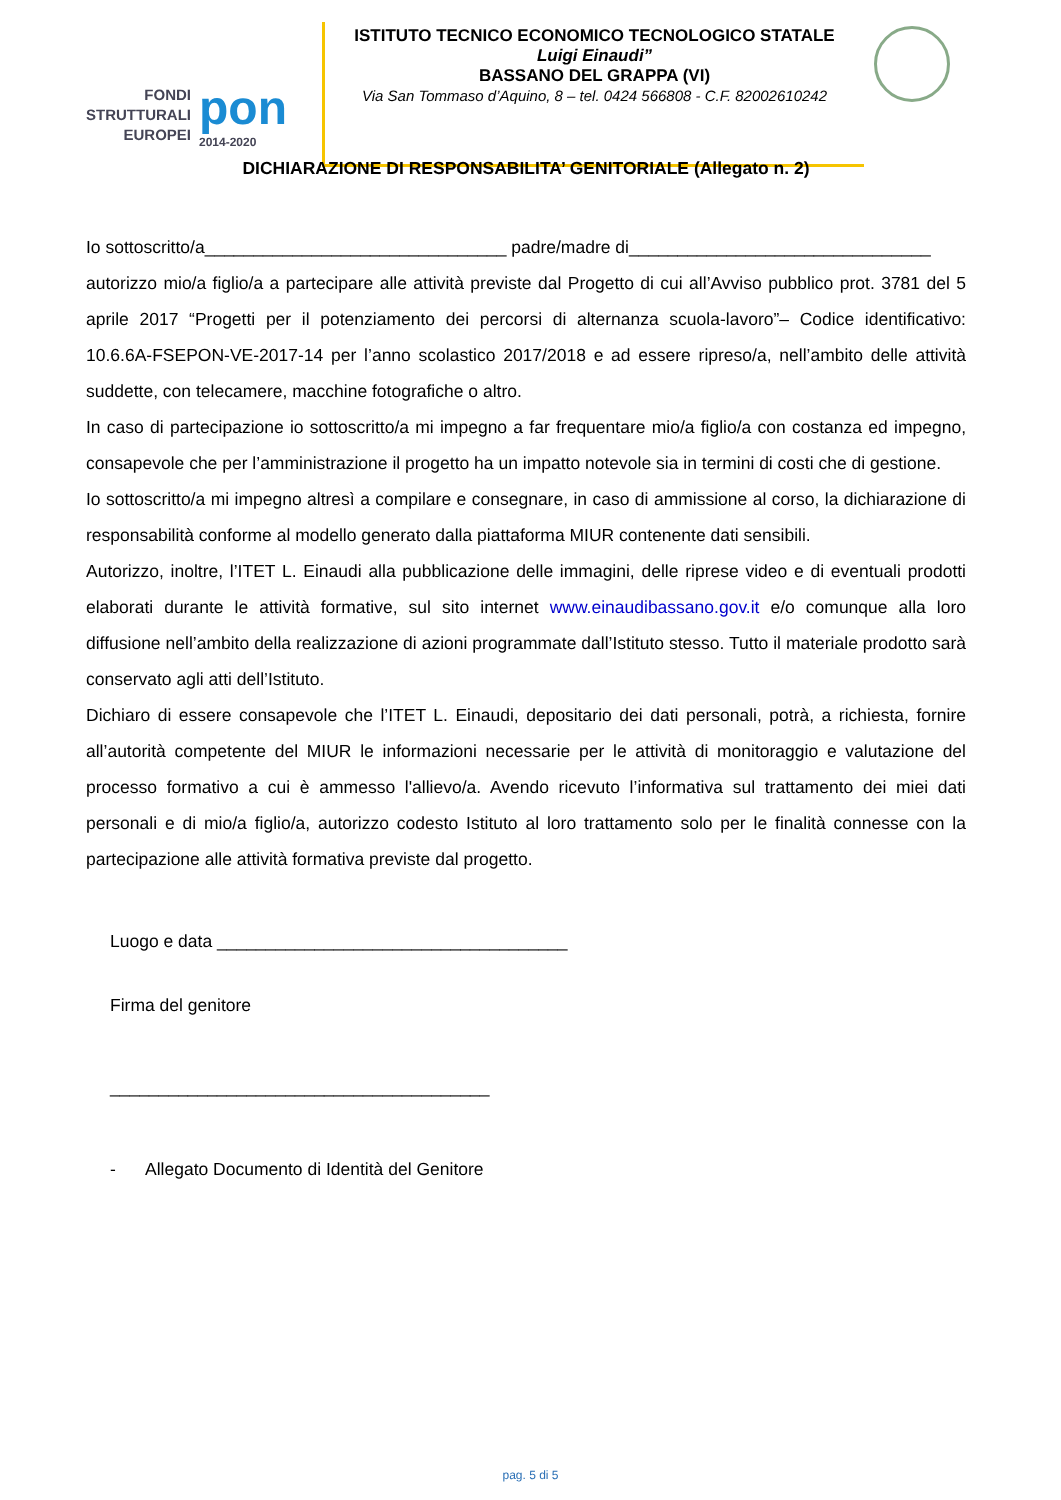FONDI
STRUTTURALI
EUROPEI
pon
2014-2020
ISTITUTO TECNICO ECONOMICO TECNOLOGICO STATALE
Luigi Einaudi”
BASSANO DEL GRAPPA (VI)
Via San Tommaso d’Aquino, 8 – tel. 0424 566808 - C.F. 82002610242
DICHIARAZIONE DI RESPONSABILITA’ GENITORIALE (Allegato n. 2)
Io sottoscritto/a_______________________________ padre/madre di_______________________________
autorizzo mio/a figlio/a a partecipare alle attività previste dal Progetto di cui all’Avviso pubblico prot. 3781 del 5 aprile 2017 “Progetti per il potenziamento dei percorsi di alternanza scuola-lavoro”– Codice identificativo: 10.6.6A-FSEPON-VE-2017-14 per l’anno scolastico 2017/2018 e ad essere ripreso/a, nell’ambito delle attività suddette, con telecamere, macchine fotografiche o altro.
In caso di partecipazione io sottoscritto/a mi impegno a far frequentare mio/a figlio/a con costanza ed impegno, consapevole che per l’amministrazione il progetto ha un impatto notevole sia in termini di costi che di gestione.
Io sottoscritto/a mi impegno altresì a compilare e consegnare, in caso di ammissione al corso, la dichiarazione di responsabilità conforme al modello generato dalla piattaforma MIUR contenente dati sensibili.
Autorizzo, inoltre, l’ITET L. Einaudi alla pubblicazione delle immagini, delle riprese video e di eventuali prodotti elaborati durante le attività formative, sul sito internet www.einaudibassano.gov.it e/o comunque alla loro diffusione nell’ambito della realizzazione di azioni programmate dall’Istituto stesso. Tutto il materiale prodotto sarà conservato agli atti dell’Istituto.
Dichiaro di essere consapevole che l’ITET L. Einaudi, depositario dei dati personali, potrà, a richiesta, fornire all’autorità competente del MIUR le informazioni necessarie per le attività di monitoraggio e valutazione del processo formativo a cui è ammesso l'allievo/a. Avendo ricevuto l’informativa sul trattamento dei miei dati personali e di mio/a figlio/a, autorizzo codesto Istituto al loro trattamento solo per le finalità connesse con la partecipazione alle attività formativa previste dal progetto.
Luogo e data ____________________________________
Firma del genitore
_______________________________________
- Allegato Documento di Identità del Genitore
pag. 5 di 5